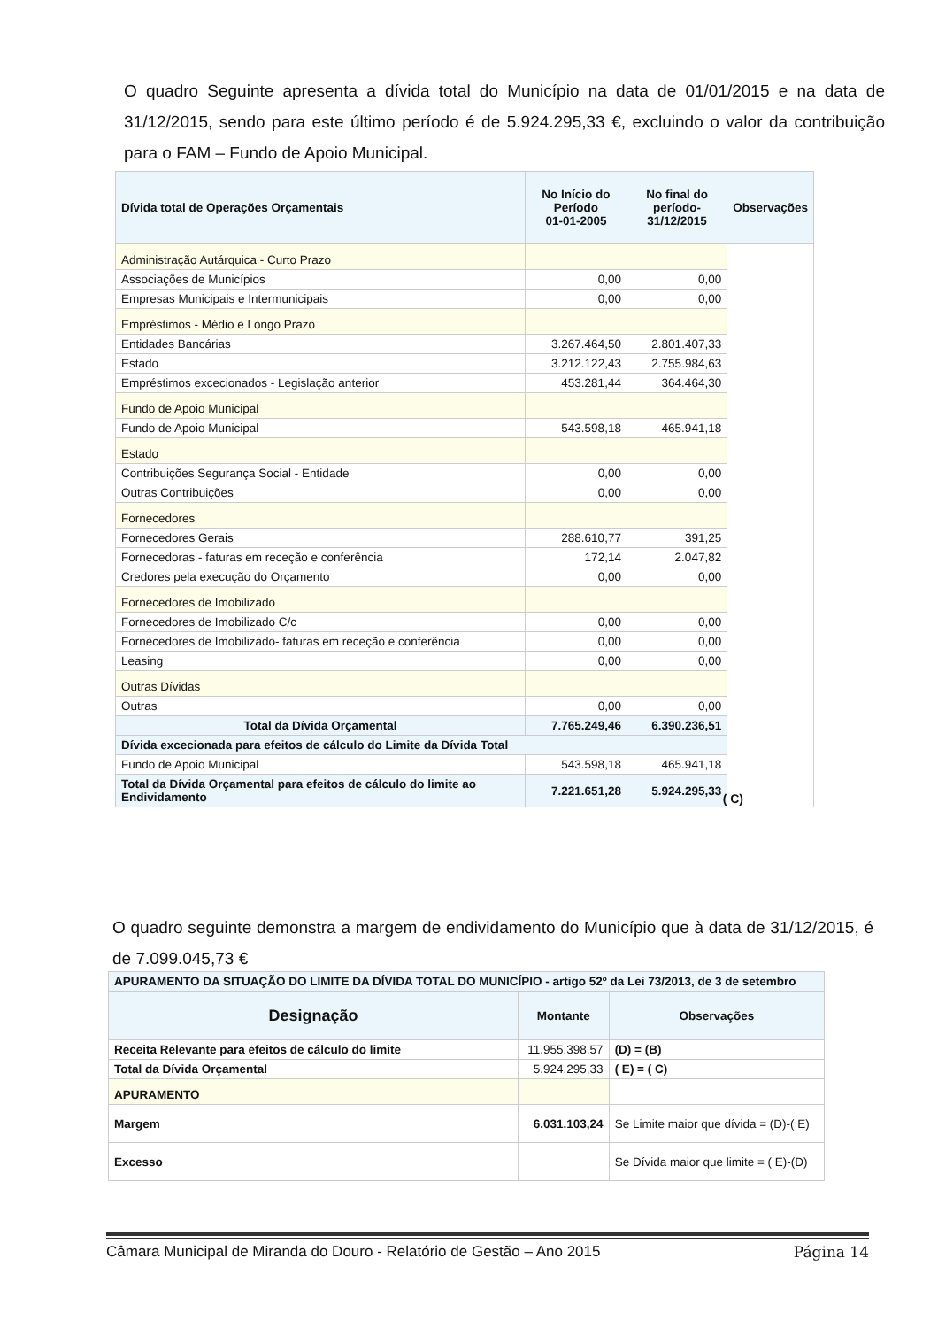O quadro Seguinte apresenta a dívida total do Município na data de 01/01/2015 e na data de 31/12/2015, sendo para este último período é de 5.924.295,33 €, excluindo o valor da contribuição para o FAM – Fundo de Apoio Municipal.
| Dívida total de Operações Orçamentais | No Início do Período 01-01-2005 | No final do período- 31/12/2015 | Observações |
| --- | --- | --- | --- |
| Administração Autárquica - Curto Prazo | | | |
| Associações de Municípios | 0,00 | 0,00 | |
| Empresas Municipais e Intermunicipais | 0,00 | 0,00 | |
| Empréstimos - Médio e Longo Prazo | | | |
| Entidades Bancárias | 3.267.464,50 | 2.801.407,33 | |
| Estado | 3.212.122,43 | 2.755.984,63 | |
| Empréstimos excecionados - Legislação anterior | 453.281,44 | 364.464,30 | |
| Fundo de Apoio Municipal | | | |
| Fundo de Apoio Municipal | 543.598,18 | 465.941,18 | |
| Estado | | | |
| Contribuições Segurança Social - Entidade | 0,00 | 0,00 | |
| Outras Contribuições | 0,00 | 0,00 | |
| Fornecedores | | | |
| Fornecedores Gerais | 288.610,77 | 391,25 | |
| Fornecedoras - faturas em receção e conferência | 172,14 | 2.047,82 | |
| Credores pela execução do Orçamento | 0,00 | 0,00 | |
| Fornecedores de Imobilizado | | | |
| Fornecedores de Imobilizado C/c | 0,00 | 0,00 | |
| Fornecedores de Imobilizado- faturas em receção e conferência | 0,00 | 0,00 | |
| Leasing | 0,00 | 0,00 | |
| Outras Dívidas | | | |
| Outras | 0,00 | 0,00 | |
| Total da Dívida Orçamental | 7.765.249,46 | 6.390.236,51 | |
| Dívida excecionada para efeitos de cálculo do Limite da Dívida Total | | | |
| Fundo de Apoio Municipal | 543.598,18 | 465.941,18 | |
| Total da Dívida Orçamental para efeitos de cálculo do limite ao Endividamento | 7.221.651,28 | 5.924.295,33 | |
( C)
O quadro seguinte demonstra a margem de endividamento do Município que à data de 31/12/2015, é de 7.099.045,73 €
| APURAMENTO DA SITUAÇÃO DO LIMITE DA DÍVIDA TOTAL DO MUNICÍPIO - artigo 52º da Lei 73/2013, de 3 de setembro | | |
| --- | --- | --- |
| Designação | Montante | Observações |
| Receita Relevante para efeitos de cálculo do limite | 11.955.398,57 | (D) = (B) |
| Total da Dívida Orçamental | 5.924.295,33 | ( E) = ( C) |
| APURAMENTO | | |
| Margem | 6.031.103,24 | Se Limite maior que dívida = (D)-( E) |
| Excesso | | Se Dívida maior que limite = ( E)-(D) |
Câmara Municipal de Miranda do Douro - Relatório de Gestão – Ano 2015 Página 14